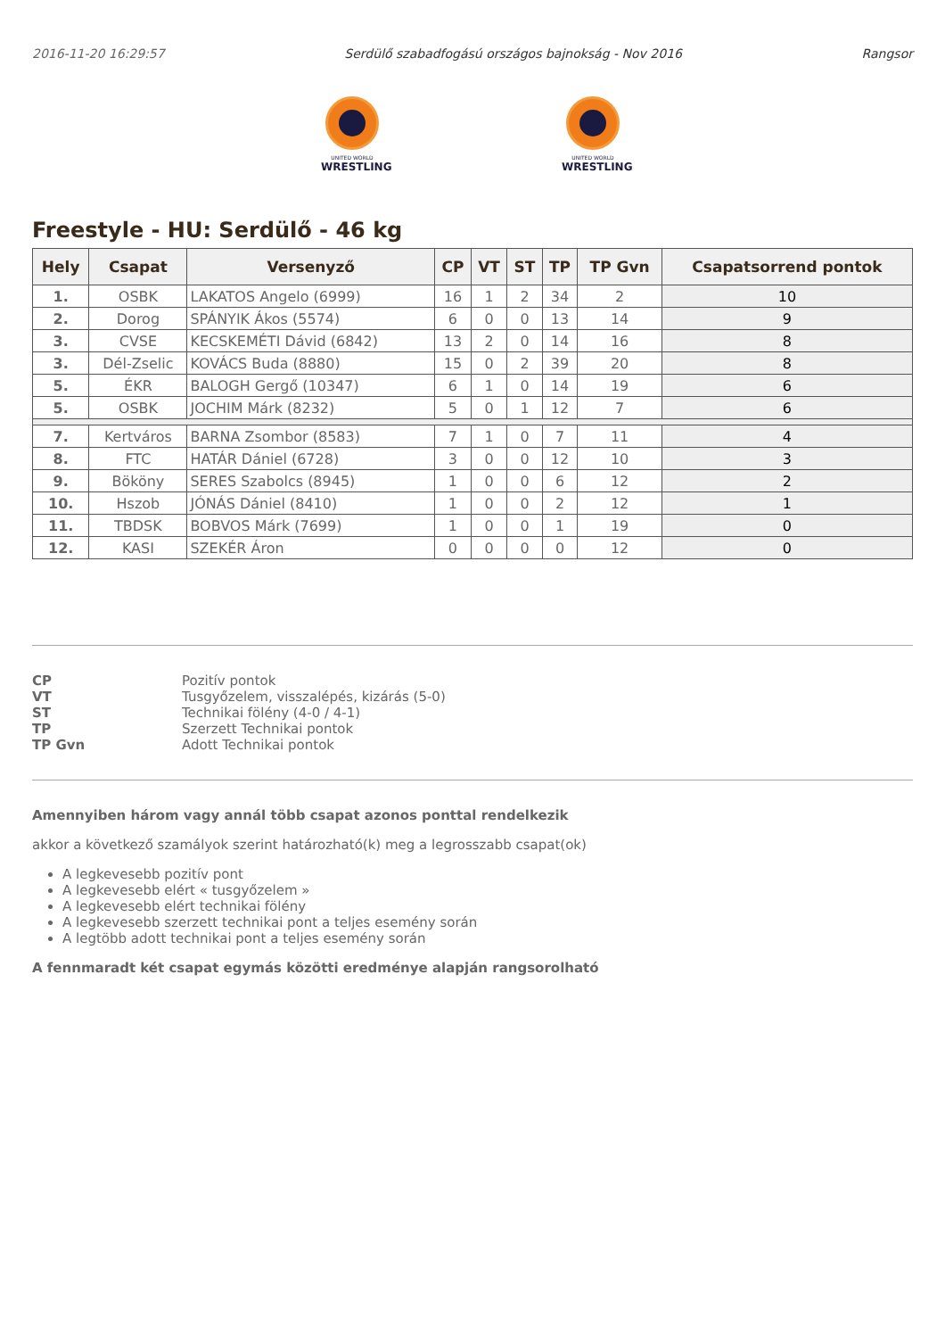2016-11-20 16:29:57 Serdülő szabadfogású országos bajnokság - Nov 2016 Rangsor
UNITED WORLD
WRESTLING
UNITED WORLD
WRESTLING
Freestyle - HU: Serdülő - 46 kg
| Hely | Csapat | Versenyző | CP | VT | ST | TP | TP Gvn | Csapatsorrend pontok |
| --- | --- | --- | --- | --- | --- | --- | --- | --- |
| 1. | OSBK | LAKATOS Angelo (6999) | 16 | 1 | 2 | 34 | 2 | 10 |
| 2. | Dorog | SPÁNYIK Ákos (5574) | 6 | 0 | 0 | 13 | 14 | 9 |
| 3. | CVSE | KECSKEMÉTI Dávid (6842) | 13 | 2 | 0 | 14 | 16 | 8 |
| 3. | Dél-Zselic | KOVÁCS Buda (8880) | 15 | 0 | 2 | 39 | 20 | 8 |
| 5. | ÉKR | BALOGH Gergő (10347) | 6 | 1 | 0 | 14 | 19 | 6 |
| 5. | OSBK | JOCHIM Márk (8232) | 5 | 0 | 1 | 12 | 7 | 6 |
| 7. | Kertváros | BARNA Zsombor (8583) | 7 | 1 | 0 | 7 | 11 | 4 |
| 8. | FTC | HATÁR Dániel (6728) | 3 | 0 | 0 | 12 | 10 | 3 |
| 9. | Bököny | SERES Szabolcs (8945) | 1 | 0 | 0 | 6 | 12 | 2 |
| 10. | Hszob | JÓNÁS Dániel (8410) | 1 | 0 | 0 | 2 | 12 | 1 |
| 11. | TBDSK | BOBVOS Márk (7699) | 1 | 0 | 0 | 1 | 19 | 0 |
| 12. | KASI | SZEKÉR Áron | 0 | 0 | 0 | 0 | 12 | 0 |
CP Pozitív pontok VT Tusgyőzelem, visszalépés, kizárás (5-0) ST Technikai fölény (4-0 / 4-1) TP Szerzett Technikai pontok TP Gvn Adott Technikai pontok
Amennyiben három vagy annál több csapat azonos ponttal rendelkezik
akkor a következő szamályok szerint határozható(k) meg a legrosszabb csapat(ok)
A legkevesebb pozitív pont
A legkevesebb elért « tusgyőzelem »
A legkevesebb elért technikai fölény
A legkevesebb szerzett technikai pont a teljes esemény során
A legtöbb adott technikai pont a teljes esemény során
A fennmaradt két csapat egymás közötti eredménye alapján rangsorolható